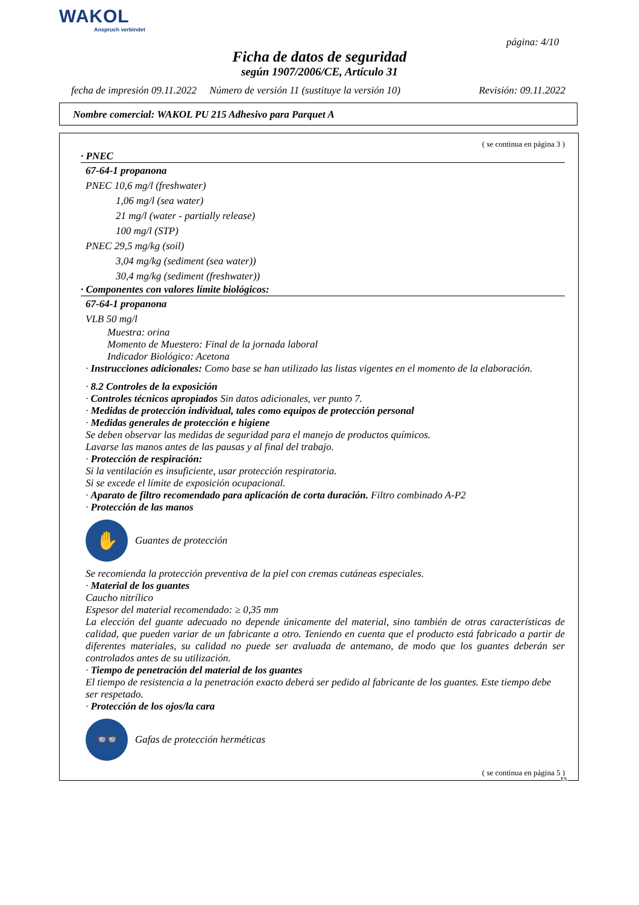WAKOL
Anspruch verbindet
página: 4/10
Ficha de datos de seguridad
según 1907/2006/CE, Artículo 31
fecha de impresión 09.11.2022 Número de versión 11 (sustituye la versión 10) Revisión: 09.11.2022
Nombre comercial: WAKOL PU 215 Adhesivo para Parquet A
( se continua en página 3 )
· PNEC
67-64-1 propanona
PNEC 10,6 mg/l (freshwater)
1,06 mg/l (sea water)
21 mg/l (water - partially release)
100 mg/l (STP)
PNEC 29,5 mg/kg (soil)
3,04 mg/kg (sediment (sea water))
30,4 mg/kg (sediment (freshwater))
· Componentes con valores límite biológicos:
67-64-1 propanona
VLB 50 mg/l
Muestra: orina
Momento de Muestero: Final de la jornada laboral
Indicador Biológico: Acetona
· Instrucciones adicionales: Como base se han utilizado las listas vigentes en el momento de la elaboración.
· 8.2 Controles de la exposición
· Controles técnicos apropiados Sin datos adicionales, ver punto 7.
· Medidas de protección individual, tales como equipos de protección personal
· Medidas generales de protección e higiene
Se deben observar las medidas de seguridad para el manejo de productos químicos.
Lavarse las manos antes de las pausas y al final del trabajo.
· Protección de respiración:
Si la ventilación es insuficiente, usar protección respiratoria.
Si se excede el límite de exposición ocupacional.
· Aparato de filtro recomendado para aplicación de corta duración. Filtro combinado A-P2
· Protección de las manos
✋
Guantes de protección
Se recomienda la protección preventiva de la piel con cremas cutáneas especiales.
· Material de los guantes
Caucho nitrílico
Espesor del material recomendado: ≥ 0,35 mm
La elección del guante adecuado no depende únicamente del material, sino también de otras características de calidad, que pueden variar de un fabricante a otro. Teniendo en cuenta que el producto está fabricado a partir de diferentes materiales, su calidad no puede ser avaluada de antemano, de modo que los guantes deberán ser controlados antes de su utilización.
· Tiempo de penetración del material de los guantes
El tiempo de resistencia a la penetración exacto deberá ser pedido al fabricante de los guantes. Este tiempo debe ser respetado.
· Protección de los ojos/la cara
👓
Gafas de protección herméticas
( se continua en página 5 )
ES